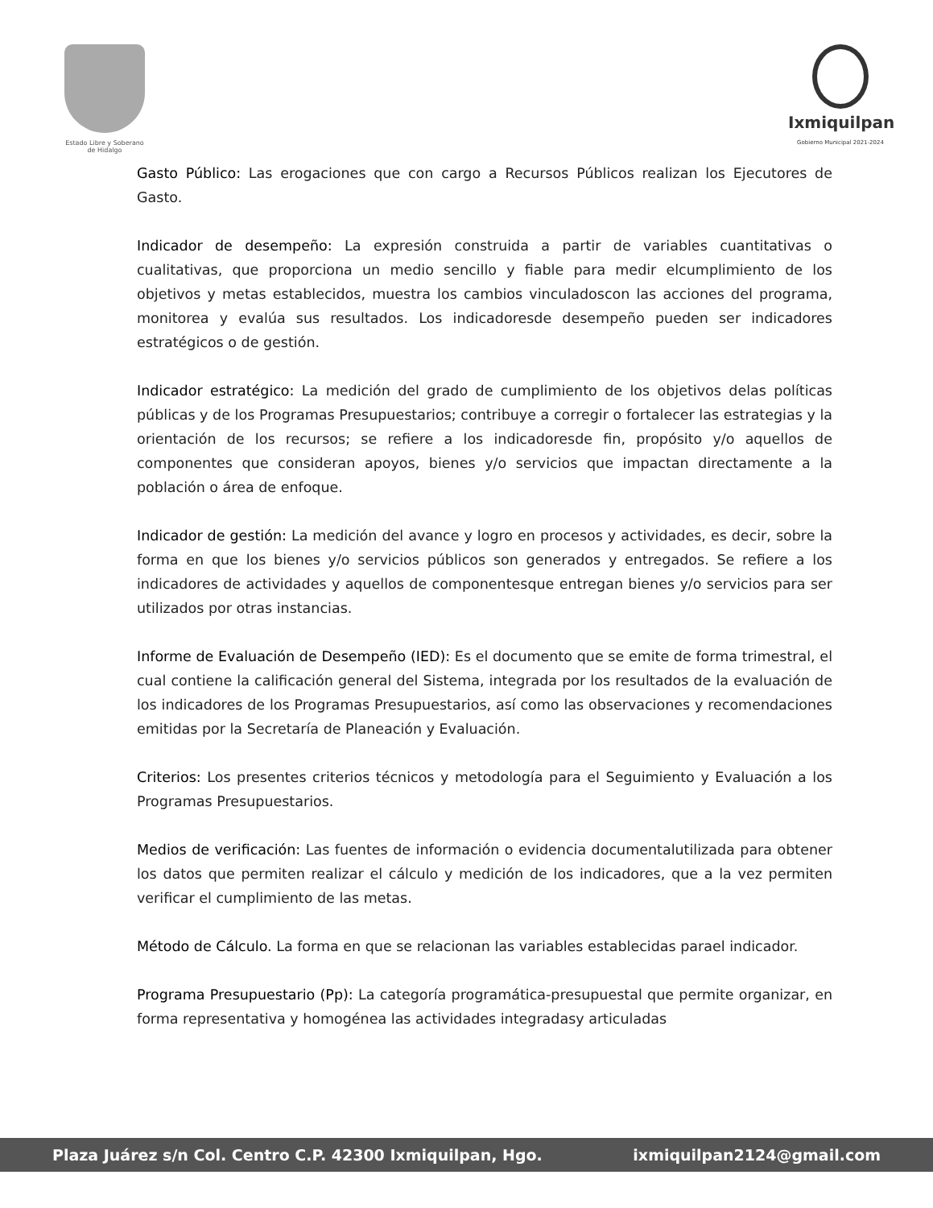Estado Libre y Soberano
de Hidalgo
Ixmiquilpan
Gobierno Municipal 2021-2024
Gasto Público: Las erogaciones que con cargo a Recursos Públicos realizan los Ejecutores de Gasto.
Indicador de desempeño: La expresión construida a partir de variables cuantitativas o cualitativas, que proporciona un medio sencillo y fiable para medir elcumplimiento de los objetivos y metas establecidos, muestra los cambios vinculadoscon las acciones del programa, monitorea y evalúa sus resultados. Los indicadoresde desempeño pueden ser indicadores estratégicos o de gestión.
Indicador estratégico: La medición del grado de cumplimiento de los objetivos delas políticas públicas y de los Programas Presupuestarios; contribuye a corregir o fortalecer las estrategias y la orientación de los recursos; se refiere a los indicadoresde fin, propósito y/o aquellos de componentes que consideran apoyos, bienes y/o servicios que impactan directamente a la población o área de enfoque.
Indicador de gestión: La medición del avance y logro en procesos y actividades, es decir, sobre la forma en que los bienes y/o servicios públicos son generados y entregados. Se refiere a los indicadores de actividades y aquellos de componentesque entregan bienes y/o servicios para ser utilizados por otras instancias.
Informe de Evaluación de Desempeño (IED): Es el documento que se emite de forma trimestral, el cual contiene la calificación general del Sistema, integrada por los resultados de la evaluación de los indicadores de los Programas Presupuestarios, así como las observaciones y recomendaciones emitidas por la Secretaría de Planeación y Evaluación.
Criterios: Los presentes criterios técnicos y metodología para el Seguimiento y Evaluación a los Programas Presupuestarios.
Medios de verificación: Las fuentes de información o evidencia documentalutilizada para obtener los datos que permiten realizar el cálculo y medición de los indicadores, que a la vez permiten verificar el cumplimiento de las metas.
Método de Cálculo. La forma en que se relacionan las variables establecidas parael indicador.
Programa Presupuestario (Pp): La categoría programática-presupuestal que permite organizar, en forma representativa y homogénea las actividades integradasy articuladas
Plaza Juárez s/n Col. Centro C.P. 42300 Ixmiquilpan, Hgo. ixmiquilpan2124@gmail.com